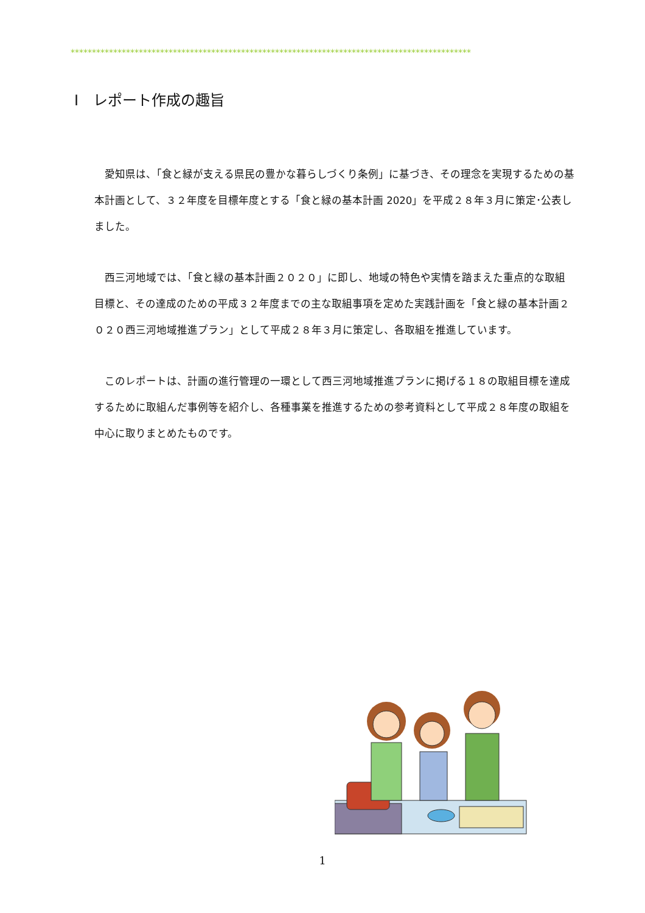**********************************************************************************************
Ⅰ　レポート作成の趣旨
愛知県は、「食と緑が支える県民の豊かな暮らしづくり条例」に基づき、その理念を実現するための基本計画として、３２年度を目標年度とする「食と緑の基本計画 2020」を平成２８年３月に策定･公表しました。
西三河地域では、「食と緑の基本計画２０２０」に即し、地域の特色や実情を踏まえた重点的な取組目標と、その達成のための平成３２年度までの主な取組事項を定めた実践計画を「食と緑の基本計画２０２０西三河地域推進プラン」として平成２８年３月に策定し、各取組を推進しています。
このレポートは、計画の進行管理の一環として西三河地域推進プランに掲げる１８の取組目標を達成するために取組んだ事例等を紹介し、各種事業を推進するための参考資料として平成２８年度の取組を中心に取りまとめたものです。
1